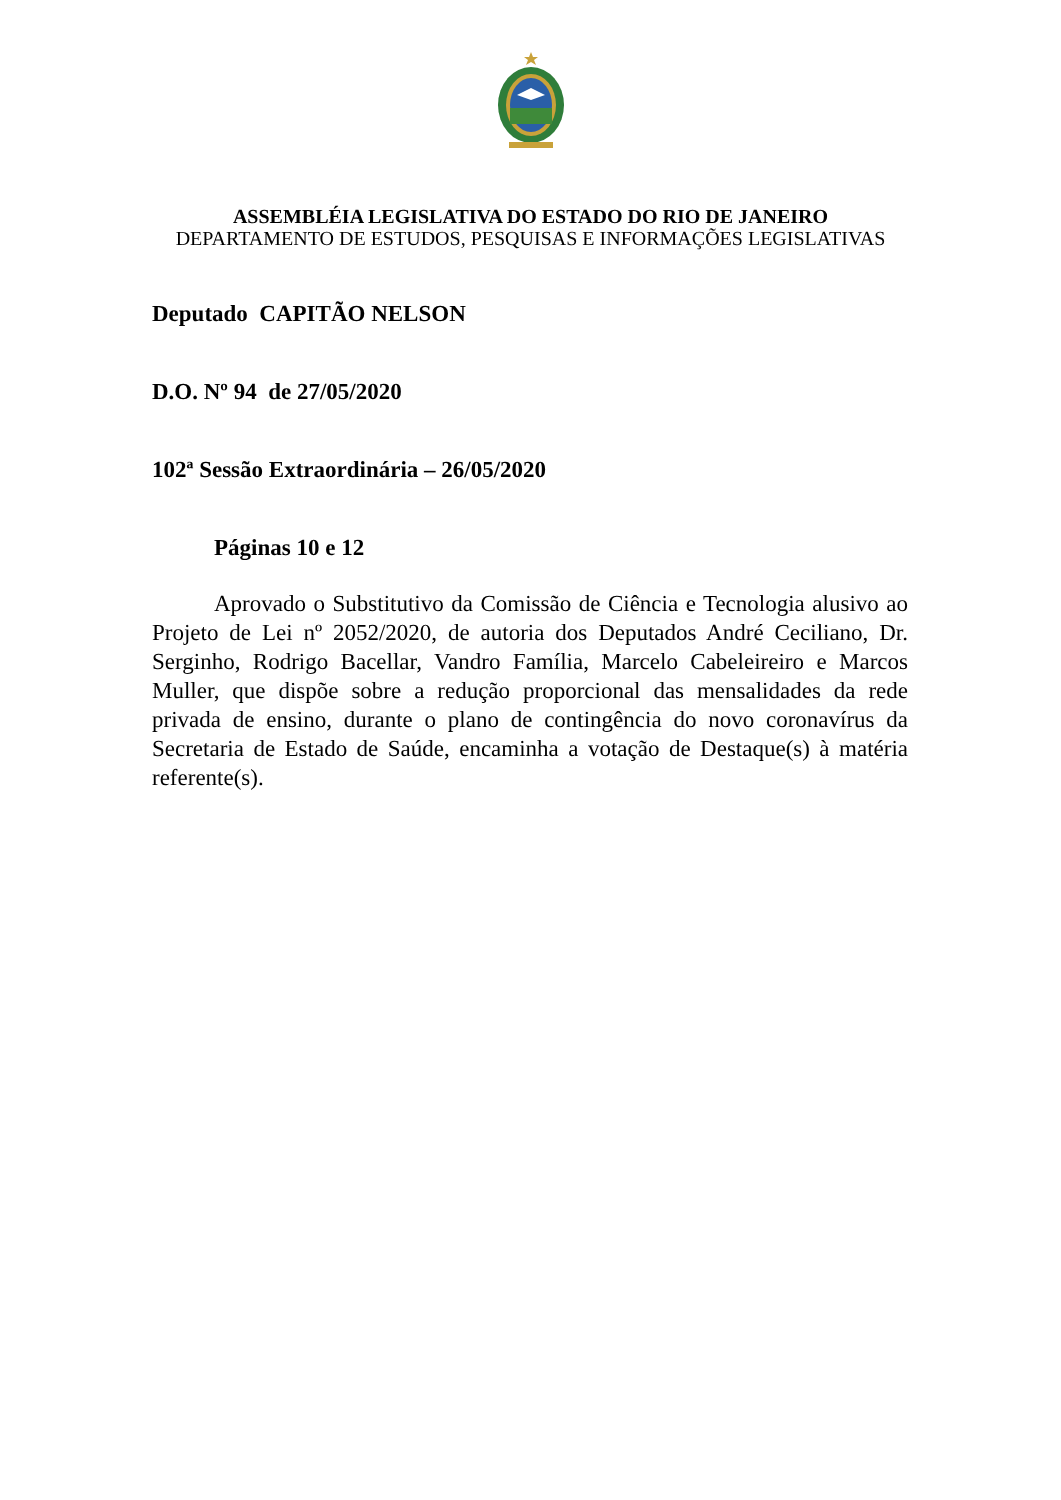ASSEMBLÉIA LEGISLATIVA DO ESTADO DO RIO DE JANEIRO
DEPARTAMENTO DE ESTUDOS, PESQUISAS E INFORMAÇÕES LEGISLATIVAS
Deputado CAPITÃO NELSON
D.O. Nº 94 de 27/05/2020
102ª Sessão Extraordinária – 26/05/2020
Páginas 10 e 12
Aprovado o Substitutivo da Comissão de Ciência e Tecnologia alusivo ao Projeto de Lei nº 2052/2020, de autoria dos Deputados André Ceciliano, Dr. Serginho, Rodrigo Bacellar, Vandro Família, Marcelo Cabeleireiro e Marcos Muller, que dispõe sobre a redução proporcional das mensalidades da rede privada de ensino, durante o plano de contingência do novo coronavírus da Secretaria de Estado de Saúde, encaminha a votação de Destaque(s) à matéria referente(s).